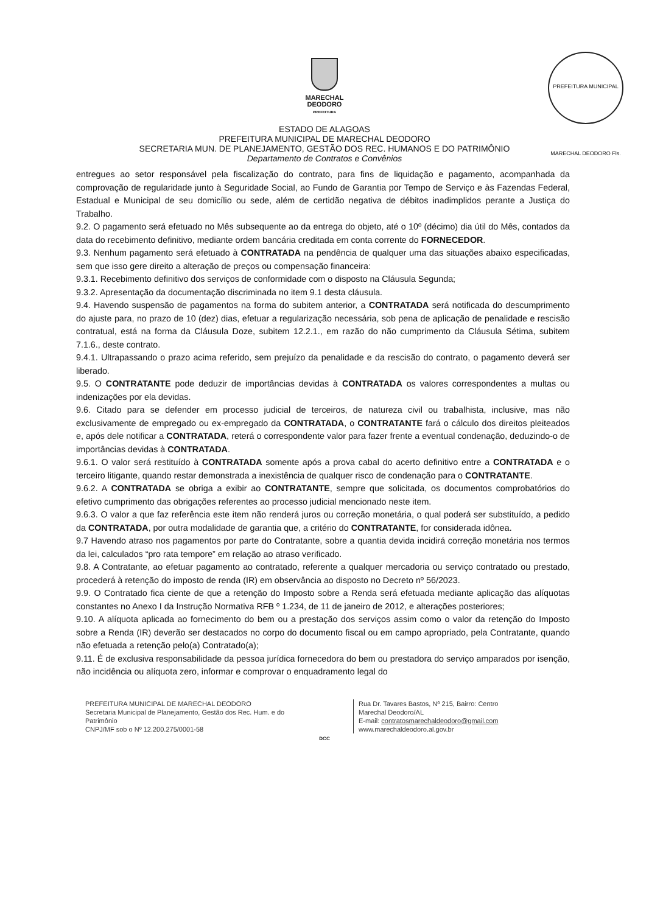MARECHAL
DEODORO
PREFEITURA
PREFEITURA MUNICIPAL MARECHAL DEODORO Fls.
ESTADO DE ALAGOAS
PREFEITURA MUNICIPAL DE MARECHAL DEODORO
SECRETARIA MUN. DE PLANEJAMENTO, GESTÃO DOS REC. HUMANOS E DO PATRIMÔNIO
Departamento de Contratos e Convênios
entregues ao setor responsável pela fiscalização do contrato, para fins de liquidação e pagamento, acompanhada da comprovação de regularidade junto à Seguridade Social, ao Fundo de Garantia por Tempo de Serviço e às Fazendas Federal, Estadual e Municipal de seu domicílio ou sede, além de certidão negativa de débitos inadimplidos perante a Justiça do Trabalho.
9.2. O pagamento será efetuado no Mês subsequente ao da entrega do objeto, até o 10º (décimo) dia útil do Mês, contados da data do recebimento definitivo, mediante ordem bancária creditada em conta corrente do FORNECEDOR.
9.3. Nenhum pagamento será efetuado à CONTRATADA na pendência de qualquer uma das situações abaixo especificadas, sem que isso gere direito a alteração de preços ou compensação financeira:
9.3.1. Recebimento definitivo dos serviços de conformidade com o disposto na Cláusula Segunda;
9.3.2. Apresentação da documentação discriminada no item 9.1 desta cláusula.
9.4. Havendo suspensão de pagamentos na forma do subitem anterior, a CONTRATADA será notificada do descumprimento do ajuste para, no prazo de 10 (dez) dias, efetuar a regularização necessária, sob pena de aplicação de penalidade e rescisão contratual, está na forma da Cláusula Doze, subitem 12.2.1., em razão do não cumprimento da Cláusula Sétima, subitem 7.1.6., deste contrato.
9.4.1. Ultrapassando o prazo acima referido, sem prejuízo da penalidade e da rescisão do contrato, o pagamento deverá ser liberado.
9.5. O CONTRATANTE pode deduzir de importâncias devidas à CONTRATADA os valores correspondentes a multas ou indenizações por ela devidas.
9.6. Citado para se defender em processo judicial de terceiros, de natureza civil ou trabalhista, inclusive, mas não exclusivamente de empregado ou ex-empregado da CONTRATADA, o CONTRATANTE fará o cálculo dos direitos pleiteados e, após dele notificar a CONTRATADA, reterá o correspondente valor para fazer frente a eventual condenação, deduzindo-o de importâncias devidas à CONTRATADA.
9.6.1. O valor será restituído à CONTRATADA somente após a prova cabal do acerto definitivo entre a CONTRATADA e o terceiro litigante, quando restar demonstrada a inexistência de qualquer risco de condenação para o CONTRATANTE.
9.6.2. A CONTRATADA se obriga a exibir ao CONTRATANTE, sempre que solicitada, os documentos comprobatórios do efetivo cumprimento das obrigações referentes ao processo judicial mencionado neste item.
9.6.3. O valor a que faz referência este item não renderá juros ou correção monetária, o qual poderá ser substituído, a pedido da CONTRATADA, por outra modalidade de garantia que, a critério do CONTRATANTE, for considerada idônea.
9.7 Havendo atraso nos pagamentos por parte do Contratante, sobre a quantia devida incidirá correção monetária nos termos da lei, calculados “pro rata tempore” em relação ao atraso verificado.
9.8. A Contratante, ao efetuar pagamento ao contratado, referente a qualquer mercadoria ou serviço contratado ou prestado, procederá à retenção do imposto de renda (IR) em observância ao disposto no Decreto nº 56/2023.
9.9. O Contratado fica ciente de que a retenção do Imposto sobre a Renda será efetuada mediante aplicação das alíquotas constantes no Anexo I da Instrução Normativa RFB º 1.234, de 11 de janeiro de 2012, e alterações posteriores;
9.10. A alíquota aplicada ao fornecimento do bem ou a prestação dos serviços assim como o valor da retenção do Imposto sobre a Renda (IR) deverão ser destacados no corpo do documento fiscal ou em campo apropriado, pela Contratante, quando não efetuada a retenção pelo(a) Contratado(a);
9.11. É de exclusiva responsabilidade da pessoa jurídica fornecedora do bem ou prestadora do serviço amparados por isenção, não incidência ou alíquota zero, informar e comprovar o enquadramento legal do
PREFEITURA MUNICIPAL DE MARECHAL DEODORO
Secretaria Municipal de Planejamento, Gestão dos Rec. Hum. e do
Patrimônio
CNPJ/MF sob o Nº 12.200.275/0001-58
Rua Dr. Tavares Bastos, Nº 215, Bairro: Centro
Marechal Deodoro/AL
E-mail: contratosmarechaldeodoro@gmail.com
www.marechaldeodoro.al.gov.br
DCC